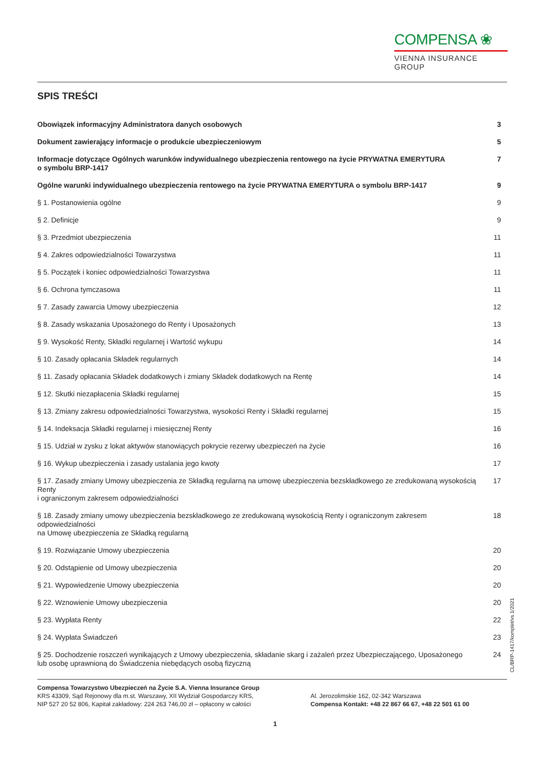COMPENSA ❀
VIENNA INSURANCE GROUP
SPIS TREŚCI
Obowiązek informacyjny Administratora danych osobowych 3
Dokument zawierający informacje o produkcie ubezpieczeniowym 5
Informacje dotyczące Ogólnych warunków indywidualnego ubezpieczenia rentowego na życie PRYWATNA EMERYTURA
o symbolu BRP-1417 7
Ogólne warunki indywidualnego ubezpieczenia rentowego na życie PRYWATNA EMERYTURA o symbolu BRP-1417 9
§ 1. Postanowienia ogólne 9
§ 2. Definicje 9
§ 3. Przedmiot ubezpieczenia 11
§ 4. Zakres odpowiedzialności Towarzystwa 11
§ 5. Początek i koniec odpowiedzialności Towarzystwa 11
§ 6. Ochrona tymczasowa 11
§ 7. Zasady zawarcia Umowy ubezpieczenia 12
§ 8. Zasady wskazania Uposażonego do Renty i Uposażonych 13
§ 9. Wysokość Renty, Składki regularnej i Wartość wykupu 14
§ 10. Zasady opłacania Składek regularnych 14
§ 11. Zasady opłacania Składek dodatkowych i zmiany Składek dodatkowych na Rentę 14
§ 12. Skutki niezapłacenia Składki regularnej 15
§ 13. Zmiany zakresu odpowiedzialności Towarzystwa, wysokości Renty i Składki regularnej 15
§ 14. Indeksacja Składki regularnej i miesięcznej Renty 16
§ 15. Udział w zysku z lokat aktywów stanowiących pokrycie rezerwy ubezpieczeń na życie 16
§ 16. Wykup ubezpieczenia i zasady ustalania jego kwoty 17
§ 17. Zasady zmiany Umowy ubezpieczenia ze Składką regularną na umowę ubezpieczenia bezskładkowego ze zredukowaną wysokością Renty
i ograniczonym zakresem odpowiedzialności 17
§ 18. Zasady zmiany umowy ubezpieczenia bezskładkowego ze zredukowaną wysokością Renty i ograniczonym zakresem odpowiedzialności
na Umowę ubezpieczenia ze Składką regularną 18
§ 19. Rozwiązanie Umowy ubezpieczenia 20
§ 20. Odstąpienie od Umowy ubezpieczenia 20
§ 21. Wypowiedzenie Umowy ubezpieczenia 20
§ 22. Wznowienie Umowy ubezpieczenia 20
§ 23. Wypłata Renty 22
§ 24. Wypłata Świadczeń 23
§ 25. Dochodzenie roszczeń wynikających z Umowy ubezpieczenia, składanie skarg i zażaleń przez Ubezpieczającego, Uposażonego
lub osobę uprawnioną do Świadczenia niebędących osobą fizyczną 24
CL/BRP-1417/komplet/vs.1/2021
Compensa Towarzystwo Ubezpieczeń na Życie S.A. Vienna Insurance Group
KRS 43309, Sąd Rejonowy dla m.st. Warszawy, XII Wydział Gospodarczy KRS,
NIP 527 20 52 806, Kapitał zakładowy: 224 263 746,00 zł – opłacony w całości
Al. Jerozolimskie 162, 02-342 Warszawa
Compensa Kontakt: +48 22 867 66 67, +48 22 501 61 00
1